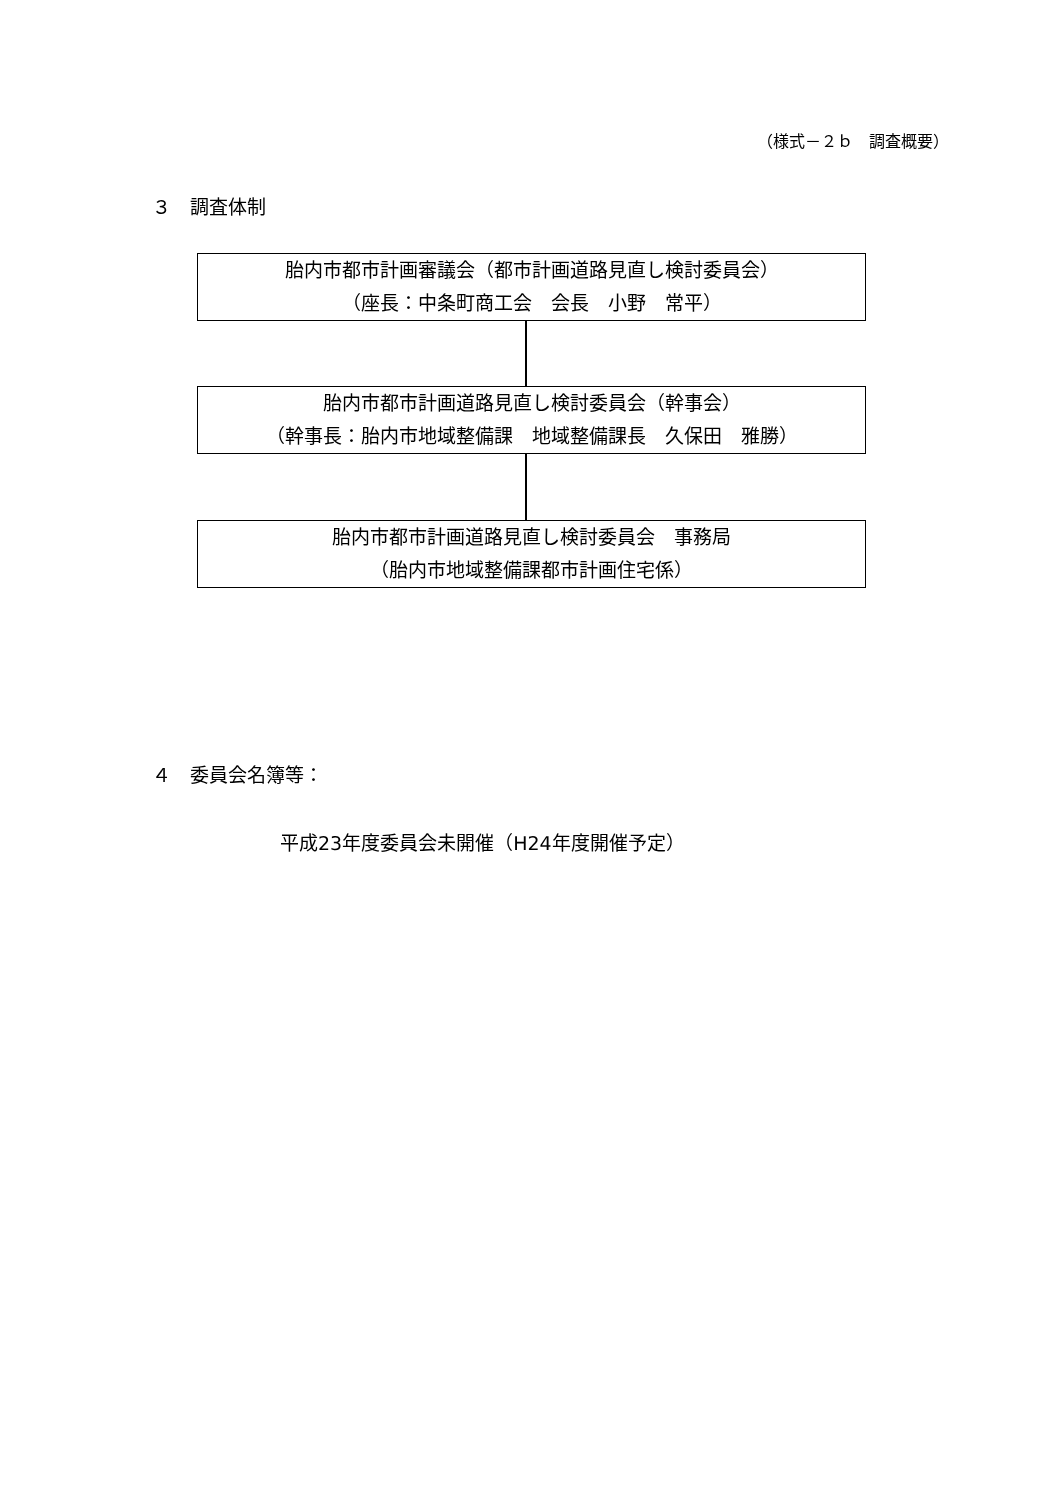（様式－２ｂ　調査概要）
３　調査体制
胎内市都市計画審議会（都市計画道路見直し検討委員会）
（座長：中条町商工会　会長　小野　常平）
胎内市都市計画道路見直し検討委員会（幹事会）
（幹事長：胎内市地域整備課　地域整備課長　久保田　雅勝）
胎内市都市計画道路見直し検討委員会　事務局
（胎内市地域整備課都市計画住宅係）
４　委員会名簿等：
平成23年度委員会未開催（H24年度開催予定）